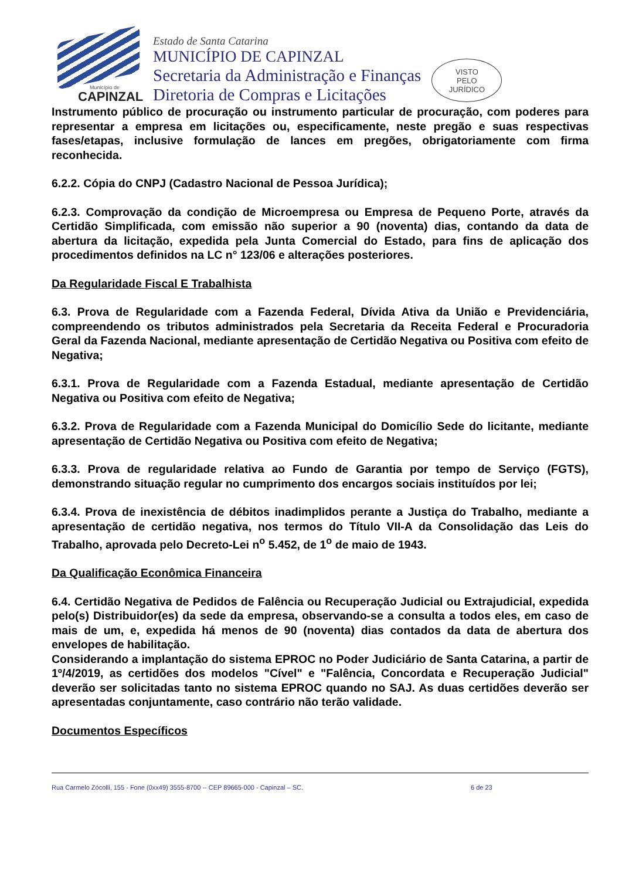Município de
CAPINZAL
Estado de Santa Catarina
MUNICÍPIO DE CAPINZAL
Secretaria da Administração e Finanças
Diretoria de Compras e Licitações
VISTO
PELO
JURÍDICO
Instrumento público de procuração ou instrumento particular de procuração, com poderes para representar a empresa em licitações ou, especificamente, neste pregão e suas respectivas fases/etapas, inclusive formulação de lances em pregões, obrigatoriamente com firma reconhecida.
6.2.2. Cópia do CNPJ (Cadastro Nacional de Pessoa Jurídica);
6.2.3. Comprovação da condição de Microempresa ou Empresa de Pequeno Porte, através da Certidão Simplificada, com emissão não superior a 90 (noventa) dias, contando da data de abertura da licitação, expedida pela Junta Comercial do Estado, para fins de aplicação dos procedimentos definidos na LC n° 123/06 e alterações posteriores.
Da Regularidade Fiscal E Trabalhista
6.3. Prova de Regularidade com a Fazenda Federal, Dívida Ativa da União e Previdenciária, compreendendo os tributos administrados pela Secretaria da Receita Federal e Procuradoria Geral da Fazenda Nacional, mediante apresentação de Certidão Negativa ou Positiva com efeito de Negativa;
6.3.1. Prova de Regularidade com a Fazenda Estadual, mediante apresentação de Certidão Negativa ou Positiva com efeito de Negativa;
6.3.2. Prova de Regularidade com a Fazenda Municipal do Domicílio Sede do licitante, mediante apresentação de Certidão Negativa ou Positiva com efeito de Negativa;
6.3.3. Prova de regularidade relativa ao Fundo de Garantia por tempo de Serviço (FGTS), demonstrando situação regular no cumprimento dos encargos sociais instituídos por lei;
6.3.4. Prova de inexistência de débitos inadimplidos perante a Justiça do Trabalho, mediante a apresentação de certidão negativa, nos termos do Título VII-A da Consolidação das Leis do Trabalho, aprovada pelo Decreto-Lei n<sup>o</sup> 5.452, de 1<sup>o</sup> de maio de 1943.
Da Qualificação Econômica Financeira
6.4. Certidão Negativa de Pedidos de Falência ou Recuperação Judicial ou Extrajudicial, expedida pelo(s) Distribuidor(es) da sede da empresa, observando-se a consulta a todos eles, em caso de mais de um, e, expedida há menos de 90 (noventa) dias contados da data de abertura dos envelopes de habilitação.
Considerando a implantação do sistema EPROC no Poder Judiciário de Santa Catarina, a partir de 1º/4/2019, as certidões dos modelos "Cível" e "Falência, Concordata e Recuperação Judicial" deverão ser solicitadas tanto no sistema EPROC quando no SAJ. As duas certidões deverão ser apresentadas conjuntamente, caso contrário não terão validade.
Documentos Específicos
Rua Carmelo Zócolli, 155 - Fone (0xx49) 3555-8700 -- CEP 89665-000 - Capinzal – SC. 6 de 23